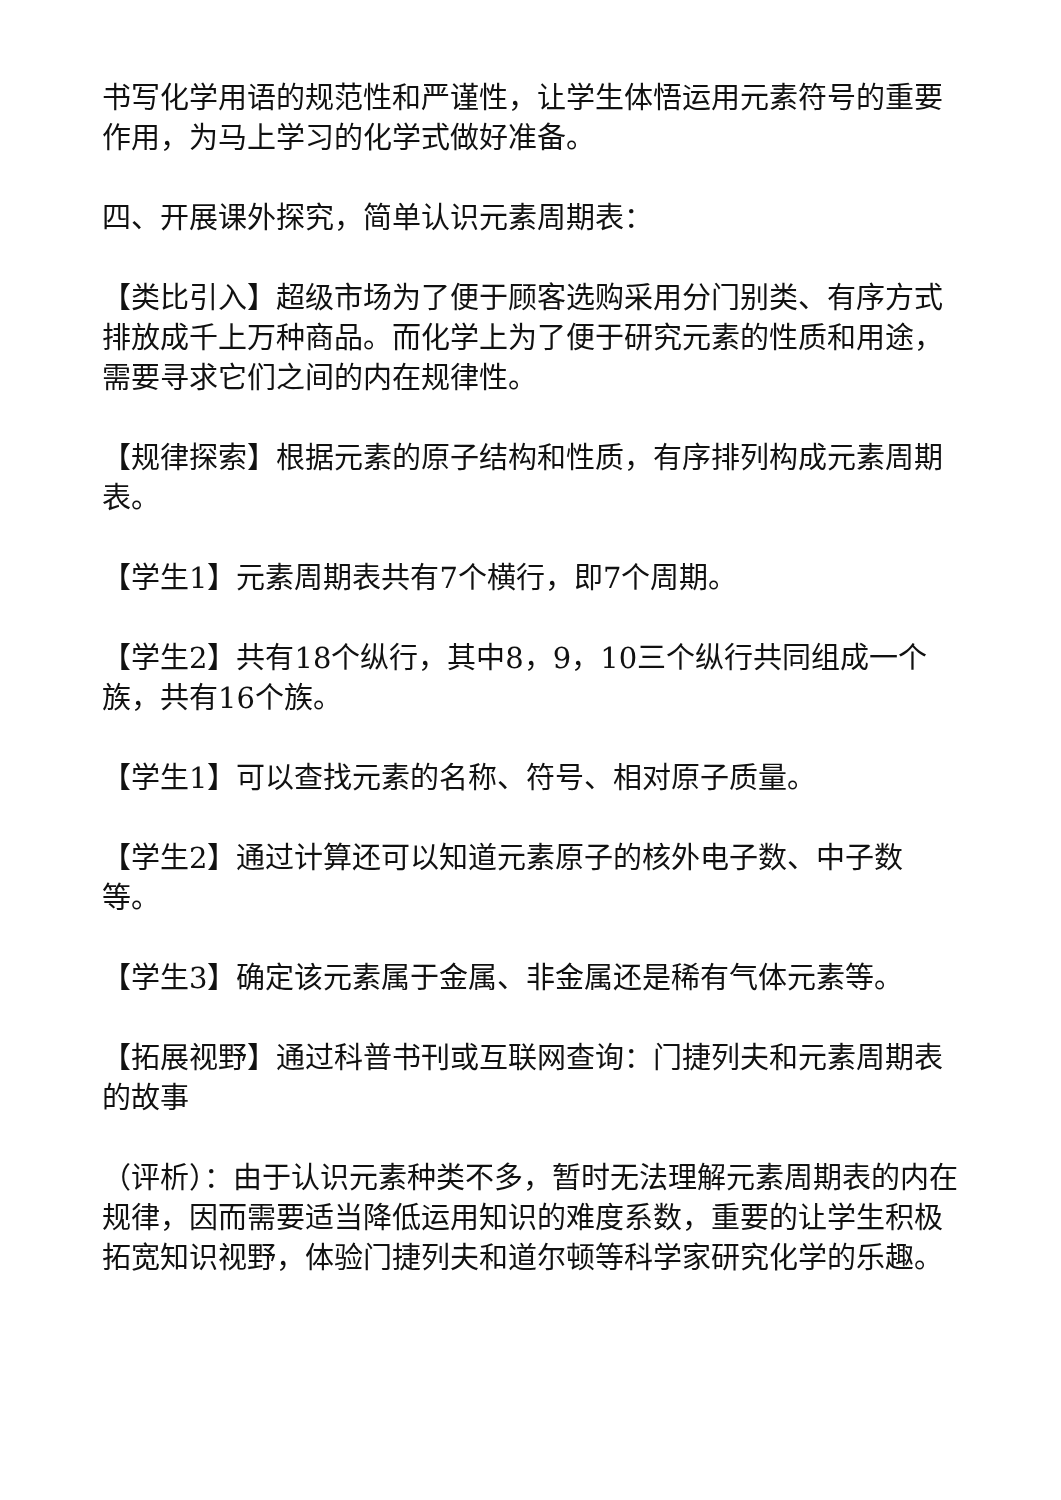书写化学用语的规范性和严谨性，让学生体悟运用元素符号的重要作用，为马上学习的化学式做好准备。
四、开展课外探究，简单认识元素周期表：
【类比引入】超级市场为了便于顾客选购采用分门别类、有序方式排放成千上万种商品。而化学上为了便于研究元素的性质和用途，需要寻求它们之间的内在规律性。
【规律探索】根据元素的原子结构和性质，有序排列构成元素周期表。
【学生1】元素周期表共有7个横行，即7个周期。
【学生2】共有18个纵行，其中8，9，10三个纵行共同组成一个族，共有16个族。
【学生1】可以查找元素的名称、符号、相对原子质量。
【学生2】通过计算还可以知道元素原子的核外电子数、中子数等。
【学生3】确定该元素属于金属、非金属还是稀有气体元素等。
【拓展视野】通过科普书刊或互联网查询：门捷列夫和元素周期表的故事
（评析）：由于认识元素种类不多，暂时无法理解元素周期表的内在规律，因而需要适当降低运用知识的难度系数，重要的让学生积极拓宽知识视野，体验门捷列夫和道尔顿等科学家研究化学的乐趣。